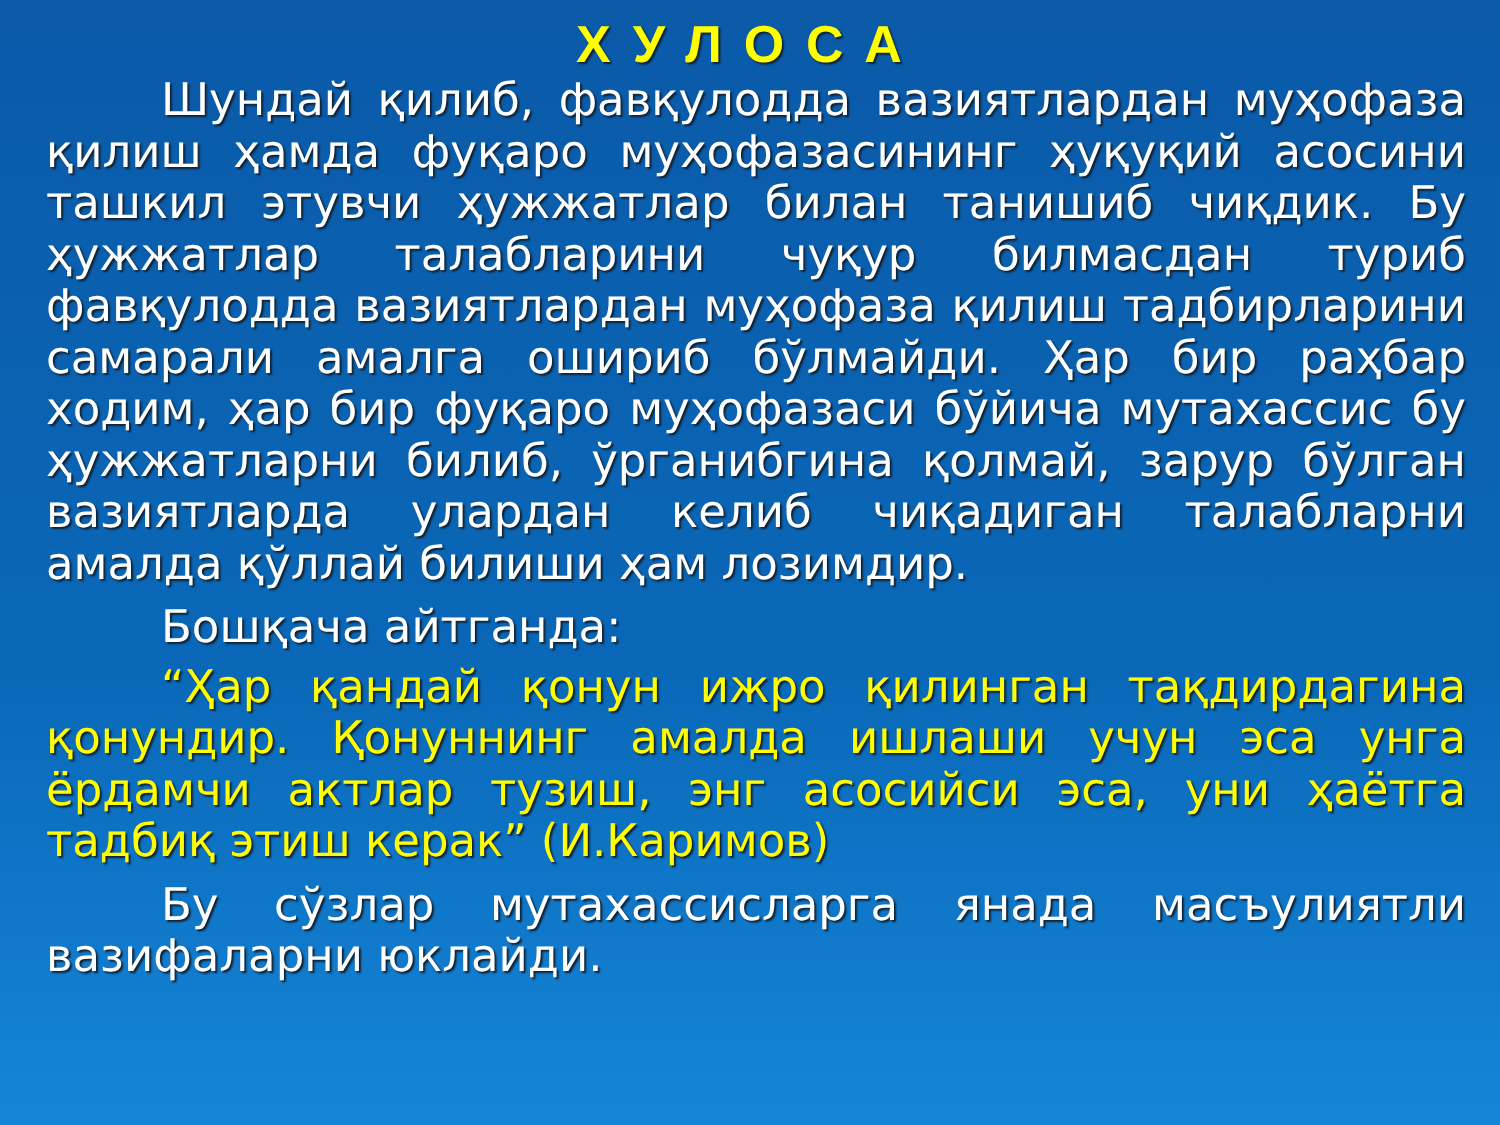ХУЛОСА
Шундай қилиб, фавқулодда вазиятлардан муҳофаза қилиш ҳамда фуқаро муҳофазасининг ҳуқуқий асосини ташкил этувчи ҳужжатлар билан танишиб чиқдик. Бу ҳужжатлар талабларини чуқур билмасдан туриб фавқулодда вазиятлардан муҳофаза қилиш тадбирларини самарали амалга ошириб бўлмайди. Ҳар бир раҳбар ходим, ҳар бир фуқаро муҳофазаси бўйича мутахассис бу ҳужжатларни билиб, ўрганибгина қолмай, зарур бўлган вазиятларда улардан келиб чиқадиган талабларни амалда қўллай билиши ҳам лозимдир.
Бошқача айтганда:
“Ҳар қандай қонун ижро қилинган тақдирдагина қонундир. Қонуннинг амалда ишлаши учун эса унга ёрдамчи актлар тузиш, энг асосийси эса, уни ҳаётга тадбиқ этиш керак” (И.Каримов)
Бу сўзлар мутахассисларга янада масъулиятли вазифаларни юклайди.